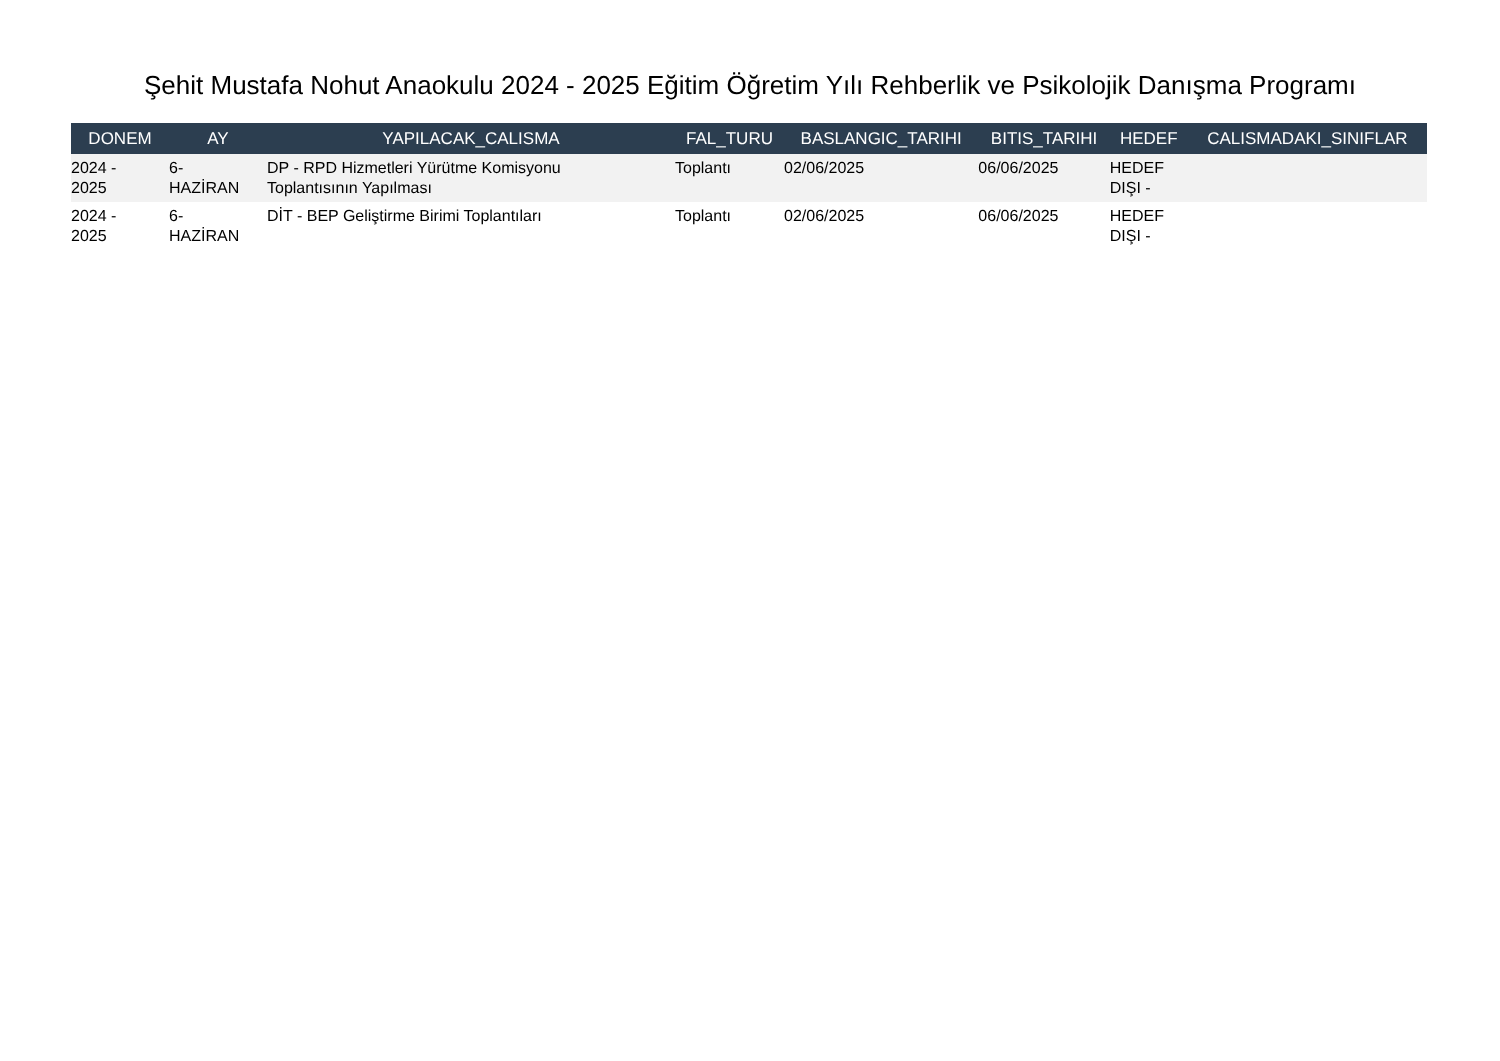Şehit Mustafa Nohut Anaokulu 2024 - 2025 Eğitim Öğretim Yılı Rehberlik ve Psikolojik Danışma Programı
| DONEM | AY | YAPILACAK_CALISMA | FAL_TURU | BASLANGIC_TARIHI | BITIS_TARIHI | HEDEF | CALISMADAKI_SINIFLAR |
| --- | --- | --- | --- | --- | --- | --- | --- |
| 2024 - 2025 | 6- HAZİRAN | DP - RPD Hizmetleri Yürütme Komisyonu Toplantısının Yapılması | Toplantı | 02/06/2025 | 06/06/2025 | HEDEF DIŞI - | |
| 2024 - 2025 | 6- HAZİRAN | DİT - BEP Geliştirme Birimi Toplantıları | Toplantı | 02/06/2025 | 06/06/2025 | HEDEF DIŞI - | |